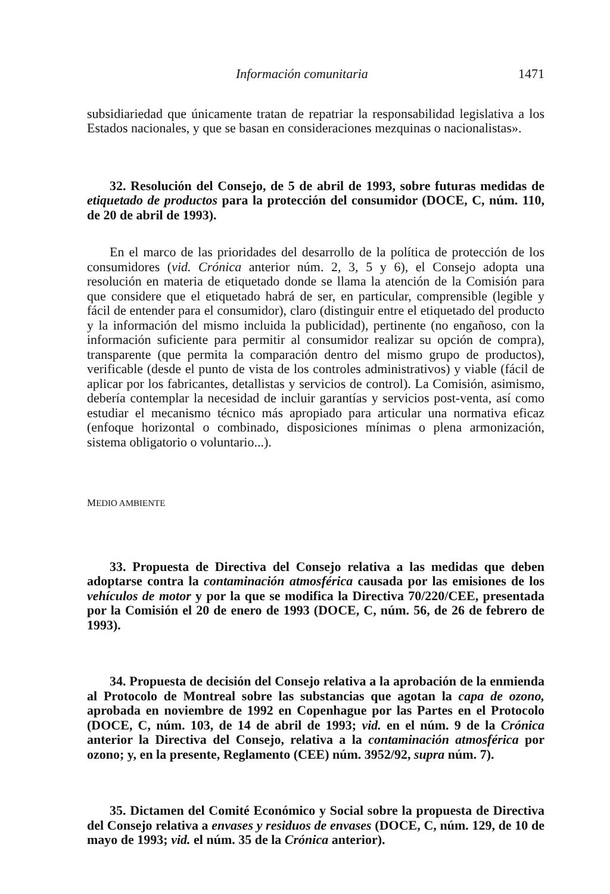Información comunitaria 1471
subsidiariedad que únicamente tratan de repatriar la responsabilidad legislativa a los Estados nacionales, y que se basan en consideraciones mezquinas o nacionalistas».
32. Resolución del Consejo, de 5 de abril de 1993, sobre futuras medidas de etiquetado de productos para la protección del consumidor (DOCE, C, núm. 110, de 20 de abril de 1993).
En el marco de las prioridades del desarrollo de la política de protección de los consumidores (vid. Crónica anterior núm. 2, 3, 5 y 6), el Consejo adopta una resolución en materia de etiquetado donde se llama la atención de la Comisión para que considere que el etiquetado habrá de ser, en particular, comprensible (legible y fácil de entender para el consumidor), claro (distinguir entre el etiquetado del producto y la información del mismo incluida la publicidad), pertinente (no engañoso, con la información suficiente para permitir al consumidor realizar su opción de compra), transparente (que permita la comparación dentro del mismo grupo de productos), verificable (desde el punto de vista de los controles administrativos) y viable (fácil de aplicar por los fabricantes, detallistas y servicios de control). La Comisión, asimismo, debería contemplar la necesidad de incluir garantías y servicios post-venta, así como estudiar el mecanismo técnico más apropiado para articular una normativa eficaz (enfoque horizontal o combinado, disposiciones mínimas o plena armonización, sistema obligatorio o voluntario...).
MEDIO AMBIENTE
33. Propuesta de Directiva del Consejo relativa a las medidas que deben adoptarse contra la contaminación atmosférica causada por las emisiones de los vehículos de motor y por la que se modifica la Directiva 70/220/CEE, presentada por la Comisión el 20 de enero de 1993 (DOCE, C, núm. 56, de 26 de febrero de 1993).
34. Propuesta de decisión del Consejo relativa a la aprobación de la enmienda al Protocolo de Montreal sobre las substancias que agotan la capa de ozono, aprobada en noviembre de 1992 en Copenhague por las Partes en el Protocolo (DOCE, C, núm. 103, de 14 de abril de 1993; vid. en el núm. 9 de la Crónica anterior la Directiva del Consejo, relativa a la contaminación atmosférica por ozono; y, en la presente, Reglamento (CEE) núm. 3952/92, supra núm. 7).
35. Dictamen del Comité Económico y Social sobre la propuesta de Directiva del Consejo relativa a envases y residuos de envases (DOCE, C, núm. 129, de 10 de mayo de 1993; vid. el núm. 35 de la Crónica anterior).